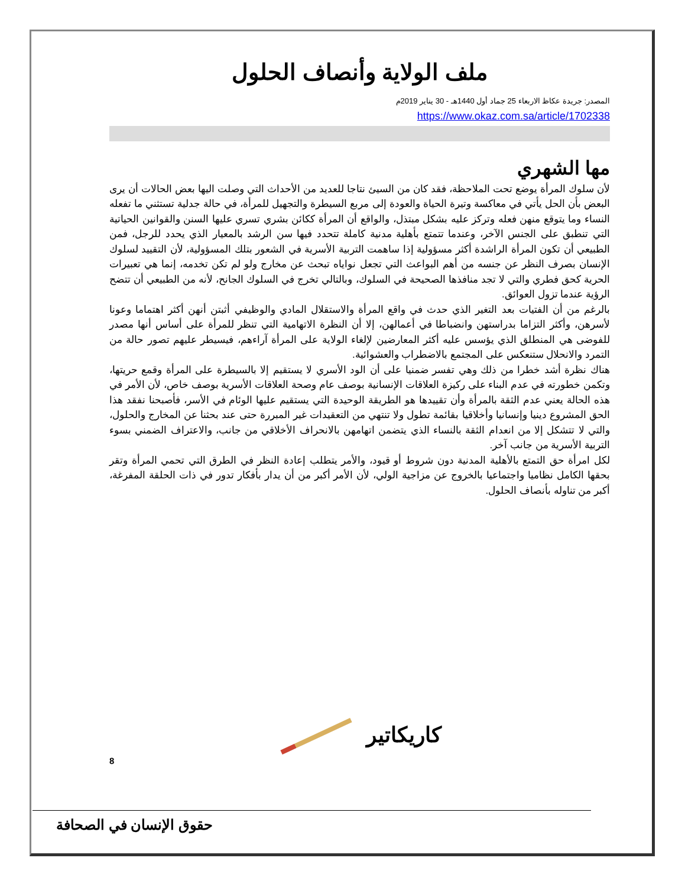ملف الولاية وأنصاف الحلول
المصدر: جريدة عكاظ الاربعاء 25 جماد أول 1440هـ - 30 يناير 2019م
https://www.okaz.com.sa/article/1702338
مها الشهري
لأن سلوك المرأة يوضع تحت الملاحظة، فقد كان من السيئ نتاجا للعديد من الأحداث التي وصلت اليها بعض الحالات أن يرى البعض بأن الحل يأتي في معاكسة وتيرة الحياة والعودة إلى مربع السيطرة والتجهيل للمرأة، في حالة جدلية تستثني ما تفعله النساء وما يتوقع منهن فعله وتركز عليه بشكل مبتذل، والواقع أن المرأة ككائن بشري تسري عليها السنن والقوانين الحياتية التي تنطبق على الجنس الآخر، وعندما تتمتع بأهلية مدنية كاملة تتحدد فيها سن الرشد بالمعيار الذي يحدد للرجل، فمن الطبيعي أن تكون المرأة الراشدة أكثر مسؤولية إذا ساهمت التربية الأسرية في الشعور بتلك المسؤولية، لأن التقييد لسلوك الإنسان بصرف النظر عن جنسه من أهم البواعث التي تجعل نواياه تبحث عن مخارج ولو لم تكن تخدمه، إنما هي تعبيرات الحرية كحق فطري والتي لا تجد منافذها الصحيحة في السلوك، وبالتالي تخرج في السلوك الجانح، لأنه من الطبيعي أن تتضح الرؤية عندما تزول العوائق.
بالرغم من أن الفتيات بعد التغير الذي حدث في واقع المرأة والاستقلال المادي والوظيفي أثبتن أنهن أكثر اهتماما وعونا لأسرهن، وأكثر التزاما بدراستهن وانضباطا في أعمالهن، إلا أن النظرة الاتهامية التي تنظر للمرأة على أساس أنها مصدر للفوضى هي المنطلق الذي يؤسس عليه أكثر المعارضين لإلغاء الولاية على المرأة آراءهم، فيسيطر عليهم تصور حالة من التمرد والانحلال ستنعكس على المجتمع بالاضطراب والعشوائية.
هناك نظرة أشد خطرا من ذلك وهي تفسر ضمنيا على أن الود الأسري لا يستقيم إلا بالسيطرة على المرأة وقمع حريتها، وتكمن خطورته في عدم البناء على ركيزة العلاقات الإنسانية بوصف عام وصحة العلاقات الأسرية بوصف خاص، لأن الأمر في هذه الحالة يعني عدم الثقة بالمرأة وأن تقييدها هو الطريقة الوحيدة التي يستقيم عليها الوئام في الأسر، فأصبحنا نفقد هذا الحق المشروع دينيا وإنسانيا وأخلاقيا بقائمة تطول ولا تنتهي من التعقيدات غير المبررة حتى عند بحثنا عن المخارج والحلول، والتي لا تتشكل إلا من انعدام الثقة بالنساء الذي يتضمن اتهامهن بالانحراف الأخلاقي من جانب، والاعتراف الضمني بسوء التربية الأسرية من جانب آخر.
لكل امرأة حق التمتع بالأهلية المدنية دون شروط أو قيود، والأمر يتطلب إعادة النظر في الطرق التي تحمي المرأة وتقر بحقها الكامل نظاميا واجتماعيا بالخروج عن مزاجية الولي، لأن الأمر أكبر من أن يدار بأفكار تدور في ذات الحلقة المفرغة، أكبر من تناوله بأنصاف الحلول.
كاريكاتير
8
حقوق الإنسان في الصحافة